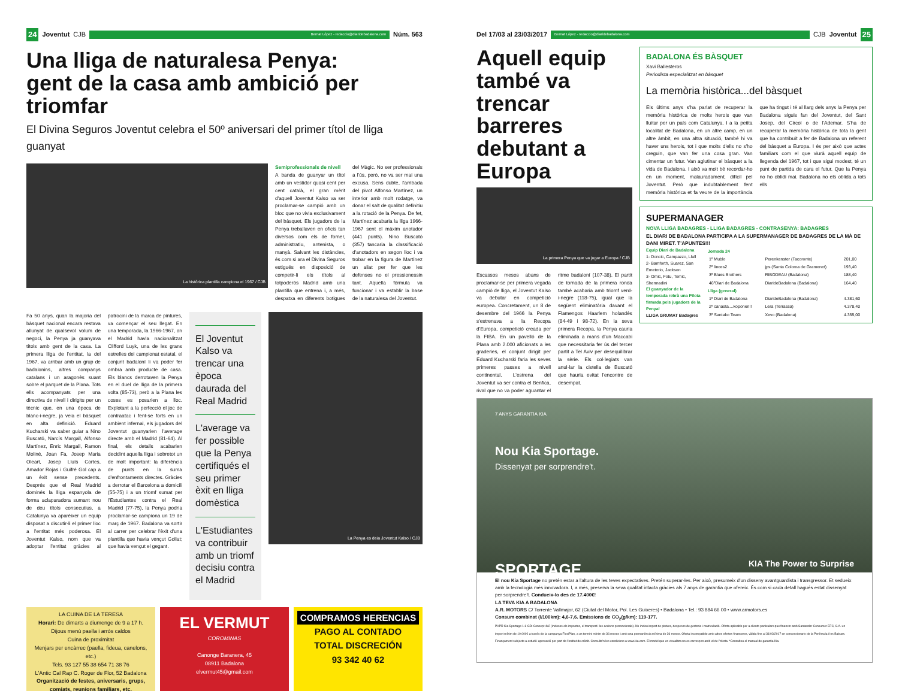24 Joventut CJB Bernat López - redaccio@diaridebadalona.com Núm. 563
Una lliga de naturalesa Penya:
gent de la casa amb ambició per triomfar
El Divina Seguros Joventut celebra el 50º aniversari del primer títol de lliga guanyat
La històrica plantilla campiona el 1967 / CJB
Semiprofessionals de nivell
A banda de guanyar un títol amb un vestidor quasi cent per cent català, el gran mèrit d'aquell Joventut Kalso va ser proclamar-se campió amb un bloc que no vivia exclusivament del bàsquet. Els jugadors de la Penya treballaven en oficis tan diversos com els de forner, administratiu, antenista, o manyà. Salvant les distàncies, és com si ara el Divina Seguros estigués en disposició de competir-li els títols al totpoderós Madrid amb una plantilla que entrena i, a més, despatxa en diferents botigues del Màgic. No ser professionals a l'ús, però, no va ser mai una excusa. Sens dubte, l'arribada del pivot Alfonso Martínez, un interior amb molt rodatge, va donar el salt de qualitat definitiu a la rotació de la Penya. De fet, Martínez acabaria la lliga 1966-1967 sent el màxim anotador (441 punts). Nino Buscató (357) tancaria la classificació d'anotadors en segon lloc i va trobar en la figura de Martínez un aliat per fer que les defenses no el pressionessin tant. Aquella fórmula va funcionar i va establir la base de la naturalesa del Joventut.
Fa 50 anys, quan la majoria del bàsquet nacional encara restava allunyat de qualsevol volum de negoci, la Penya ja guanyava títols amb gent de la casa. La primera lliga de l'entitat, la del 1967, va arribar amb un grup de badalonins, altres companys catalans i un aragonès suant sobre el parquet de la Plana. Tots ells acompanyats per una directiva de nivell i dirigits per un tècnic que, en una època de blanc-i-negre, ja veia el bàsquet en alta definició. Eduard Kucharski va saber guiar a Nino Buscató, Narcís Margall, Alfonso Martínez, Enric Margall, Ramon Moliné, Joan Fa, Josep Maria Oleart, Josep Lluís Cortes, Amador Rojas i Guifré Gol cap a un èxit sense precedents. Després que el Real Madrid dominés la lliga espanyola de forma aclaparadora sumant nou de deu títols consecutius, a Catalunya va aparèixer un equip disposat a discutir-li el primer lloc a l'entitat més poderosa. El Joventut Kalso, nom que va adoptar l'entitat gràcies al patrocini de la marca de pintures, va començar el seu llegat. En una temporada, la 1966-1967, on el Madrid havia nacionalitzat Clifford Luyk, una de les grans estrelles del campionat estatal, el conjunt badaloní li va poder fer ombra amb producte de casa. Els blancs derrotaven la Penya en el duel de lliga de la primera volta (85-73), però a la Plana les coses es posarien a lloc. Explotant a la perfecció el joc de contraatac i fent-se forts en un ambient infernal, els jugadors del Joventut guanyarien l'average directe amb el Madrid (81-64). Al final, els detalls acabarien decidint aquella lliga i sobretot un de molt important: la diferència de punts en la suma d'enfrontaments directes. Gràcies a derrotar el Barcelona a domicili (55-75) i a un triomf sumat per l'Estudiantes contra el Real Madrid (77-75), la Penya podria proclamar-se campiona un 19 de març de 1967. Badalona va sortir al carrer per celebrar l'èxit d'una plantilla que havia vençut Goliat; que havia vençut el gegant.
El Joventut Kalso va trencar una època daurada del Real Madrid
L'average va fer possible que la Penya certifiqués el seu primer èxit en lliga domèstica
L'Estudiantes va contribuir amb un triomf decisiu contra el Madrid
La Penya es deia Joventut Kalso / CJB
LA CUINA DE LA TERESA
Horari: De dimarts a diumenge de 9 a 17 h.
Dijous menú paella i arròs caldos
Cuina de proximitat
Menjars per encàrrec (paella, fideua, canelons, etc.)
Tels. 93 127 55 38 654 71 38 76
L'Antic Cal Rap C. Roger de Flor, 52 Badalona
Organització de festes, aniversaris, grups, comiats, reunions familiars, etc.
EL VERMUT
COROMINAS
Canonge Baranera, 45
08911 Badalona
elvermut45@gmail.com
COMPRAMOS HERENCIAS
PAGO AL CONTADO
TOTAL DISCRECIÓN
93 342 40 62
Del 17/03 al 23/03/2017 Bernat López - redaccio@diaridebadalona.com CJB Joventut 25
Aquell equip també va trencar barreres debutant a Europa
La primera Penya que va jugar a Europa / CJB
Escassos mesos abans de proclamar-se per primera vegada campió de lliga, el Joventut Kalso va debutar en competició europea. Concretament, un 8 de desembre del 1966 la Penya s'estrenava a la Recopa d'Europa, competició creada per la FIBA. En un pavelló de la Plana amb 2.000 aficionats a les graderies, el conjunt dirigit per Eduard Kucharski faria les seves primeres passes a nivell continental. L'estrena del Joventut va ser contra el Benfica, rival que no va poder aguantar el ritme badaloní (107-38). El partit de tornada de la primera ronda també acabaria amb triomf verd-i-negre (118-75), igual que la següent eliminatòria davant el Flamengos Haarlem holandès (84-49 i 98-72). En la seva primera Recopa, la Penya cauria eliminada a mans d'un Maccabi que necessitaria fer ús del tercer partit a Tel Aviv per desequilibrar la sèrie. Els col·legiats van anul·lar la cistella de Buscató que hauria evitat l'encontre de desempat.
BADALONA ÉS BÀSQUET
Xavi Ballesteros
Periodista especialitzat en bàsquet
La memòria històrica...del bàsquet
Els últims anys s'ha parlat de recuperar la memòria històrica de molts herois que van lluitar per un país com Catalunya. I a la petita localitat de Badalona, en un altre camp, en un altre àmbit, en una altra situació, també hi va haver uns herois, tot i que molts d'ells no s'ho creguin, que van fer una cosa gran. Van cimentar un futur. Van aglutinar el bàsquet a la vida de Badalona. I això va molt bé recordar-ho en un moment, malauradament, difícil pel Joventut. Però que indubtablement fent memòria històrica et fa veure de la importància que ha tingut i té al llarg dels anys la Penya per Badalona siguis fan del Joventut, del Sant Josep, del Circol o de l'Ademar. S'ha de recuperar la memòria històrica de tota la gent que ha contribuït a fer de Badalona un referent del bàsquet a Europa. I és per això que actes familiars com el que viurà aquell equip de llegenda del 1967, tot i que sigui modest, té un punt de partida de cara el futur. Que la Penya no ho oblidi mai. Badalona no els oblida a tots ells
SUPERMANAGER
NOVA LLIGA BADAGRES - LLIGA BADAGRES - CONTRASENYA: BADAGRES
EL DIARI DE BADALONA PARTICIPA A LA SUPERMANAGER DE BADAGRES DE LA MÀ DE DANI MIRET. T'APUNTES!!!
Equip Diari de Badalona
1- Doncic, Campazzo, Llull
2- Bamforth, Suarez, San Emeterio, Jackson
3- Omic, Fotu, Tomic, Shermadini
El guanyador de la temporada rebrà una Pilota firmada pels jugadors de la Penya!
LLIGA GRUMAT Badagres
| Jornada 24 | | |
| --- | --- | --- |
| 1º Mublo | Perenkenster (Tacoronte) | 201,00 |
| 2º linces2 | jps (Santa Coloma de Gramenet) | 193,40 |
| 3º Blues Brothers | RIBODEAU (Badalona) | 188,40 |
| 46ºDiari de Badalona | DiarideBadalona (Badalona) | 164,40 |
| Lliga (general) | | |
| 1º Diari de Badalona | DiarideBadalona (Badalona) | 4.381,60 |
| 2º canasta....koponen!! | Lera (Terrassa) | 4.378,40 |
| 3º Santako Team | Xevo (Badalona) | 4.355,00 |
7 ANYS GARANTIA KIA
Nou Kia Sportage.
Dissenyat per sorprendre't.
SPORTAGE KIA The Power to Surprise
El nou Kia Sportage no pretén estar a l'altura de les teves expectatives. Pretén superar-les. Per això, presumeix d'un disseny avantguardista i transgressor. Et sedueix amb la tecnologia més innovadora. I, a més, preserva la seva qualitat intacta gràcies als 7 anys de garantia que ofereix. És com si cada detall hagués estat dissenyat per sorprendre't. Condueix-lo des de 17.400€!
LA TEVA KIA A BADALONA
A.R. MOTORS C/ Torrente Vallmajor, 62 (Ciutat del Motor, Pol. Les Guixeres) • Badalona • Tel.: 93 884 66 00 • www.armotors.es
Consum combinat (l/100km): 4,6-7,6. Emissions de CO<sub>2</sub>(g/km): 119-177.
PVPR Kia Sportage 1.6 GDi Concept 4x2 (inclosos els impostos, el transport i les accions promocionals). No inclou import de pintura, despeses de gestoria i matriculació. Oferta aplicable per a clients particulars que financin amb Santander Consumer EFC, S.A. un import mínim de 10.000€ a través de la campanya FlexiPlan, a un termini mínim de 36 mesos i amb una permanència mínima de 36 mesos. Oferta incompatible amb altres ofertes financeres, vàlida fins al 31/03/2017 en concessionaris de la Península i les Balears. Finançament subjecte a estudi i aprovació per part de l'entitat de crèdit. Consulta'n les condicions a www.kia.com. El model que es visualitza no es correspon amb el de l'oferta. *Consulteu el manual de garantia Kia.